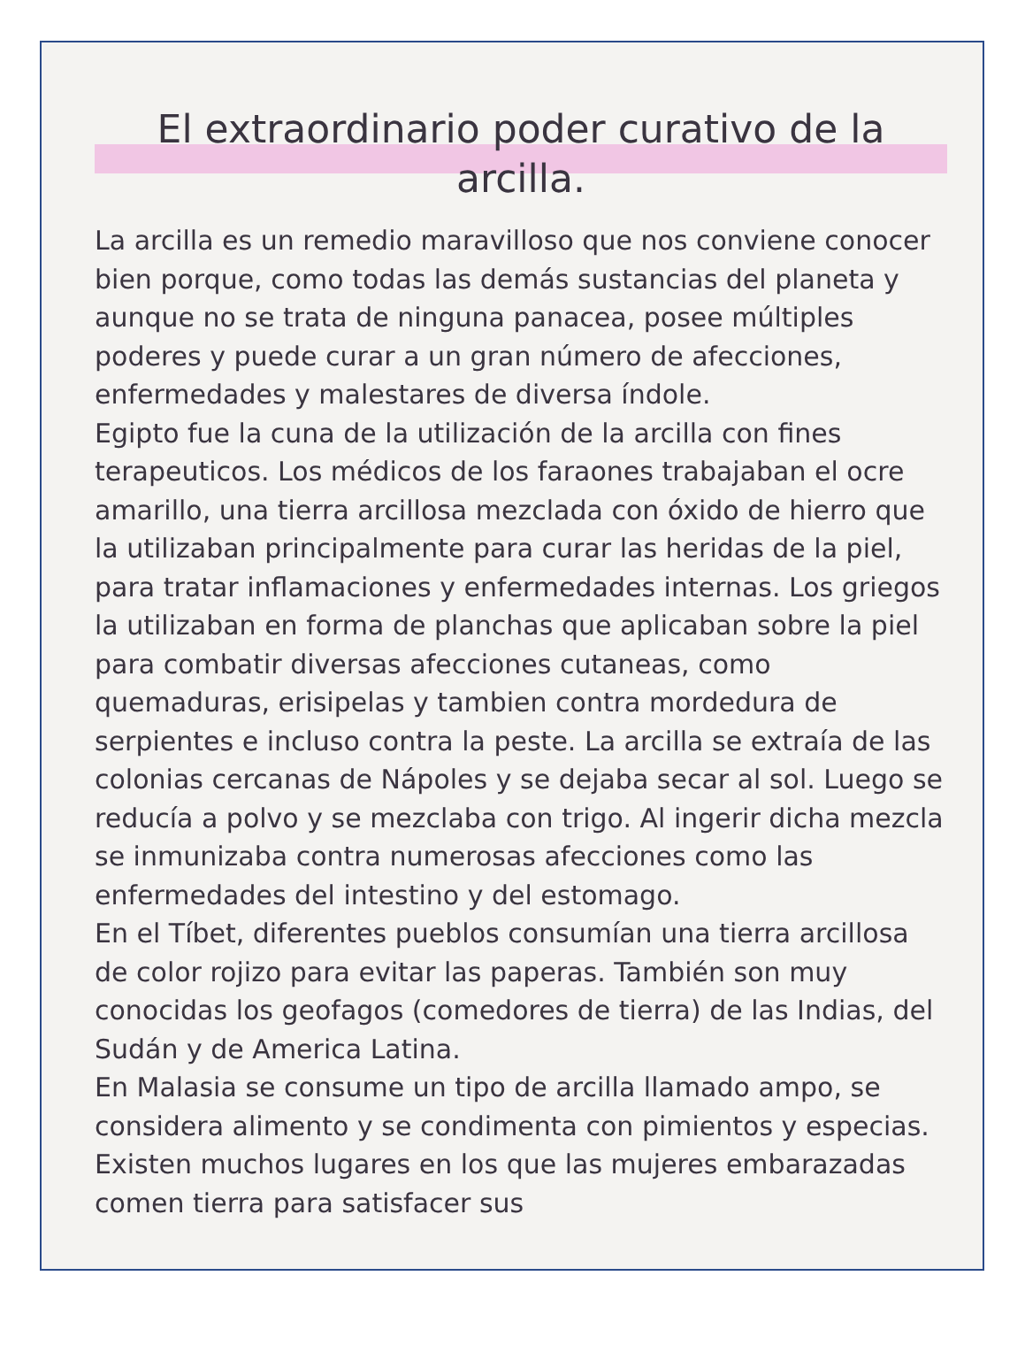El extraordinario poder curativo de la arcilla.
La arcilla es un remedio maravilloso que nos conviene conocer bien porque, como todas las demás sustancias del planeta y aunque no se trata de ninguna panacea, posee múltiples poderes y puede curar a un gran número de afecciones, enfermedades y malestares de diversa índole.
Egipto fue la cuna de la utilización de la arcilla con fines terapeuticos. Los médicos de los faraones trabajaban el ocre amarillo, una tierra arcillosa mezclada con óxido de hierro que la utilizaban principalmente para curar las heridas de la piel, para tratar inflamaciones y enfermedades internas. Los griegos la utilizaban en forma de planchas que aplicaban sobre la piel para combatir diversas afecciones cutaneas, como quemaduras, erisipelas y tambien contra mordedura de serpientes e incluso contra la peste. La arcilla se extraía de las colonias cercanas de Nápoles y se dejaba secar al sol. Luego se reducía a polvo y se mezclaba con trigo. Al ingerir dicha mezcla se inmunizaba contra numerosas afecciones como las enfermedades del intestino y del estomago.
En el Tíbet, diferentes pueblos consumían una tierra arcillosa de color rojizo para evitar las paperas. También son muy conocidas los geofagos (comedores de tierra) de las Indias, del Sudán y de America Latina.
En Malasia se consume un tipo de arcilla llamado ampo, se considera alimento y se condimenta con pimientos y especias. Existen muchos lugares en los que las mujeres embarazadas comen tierra para satisfacer sus